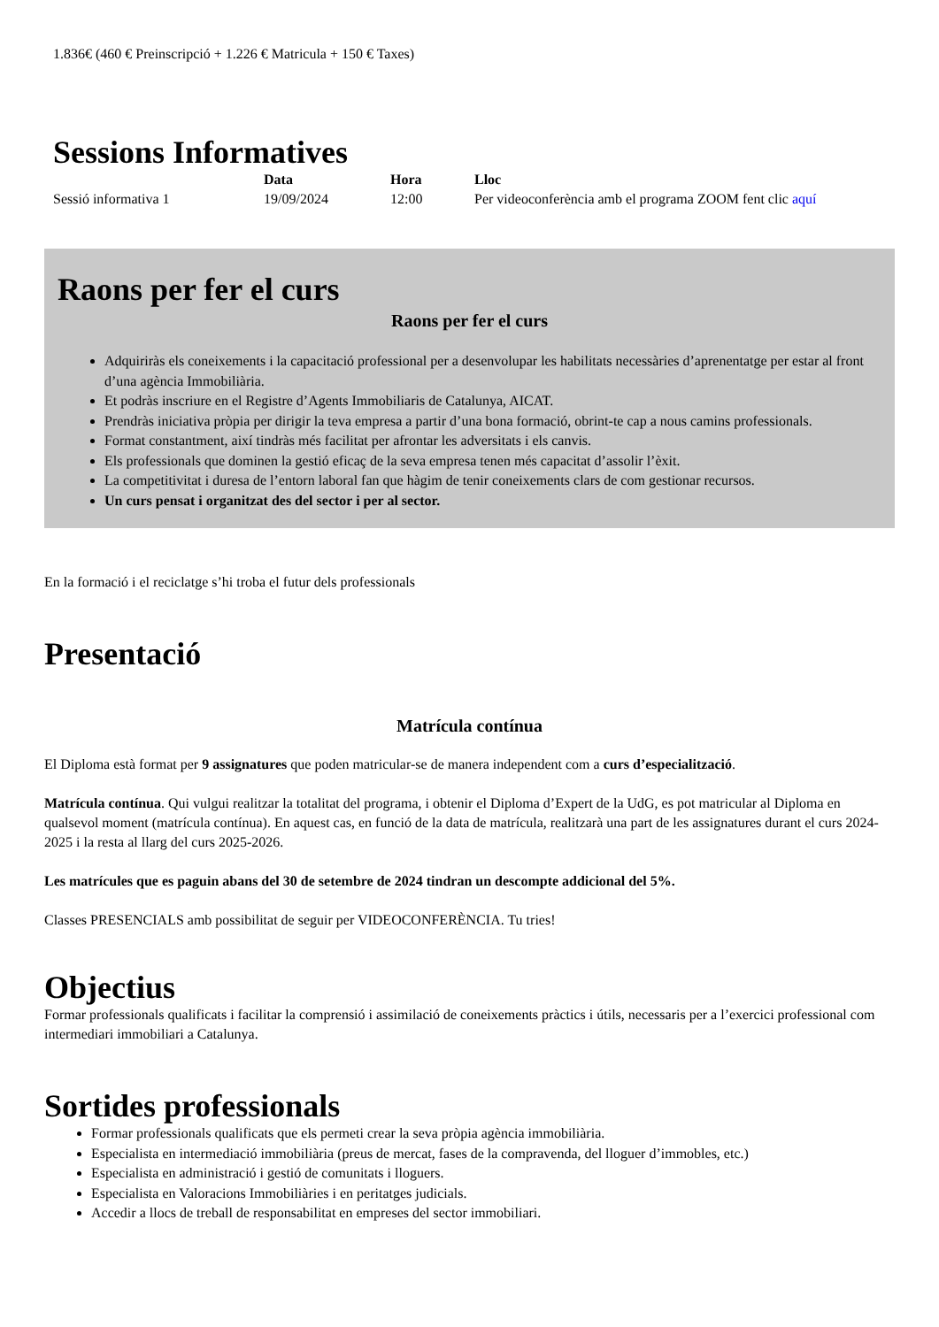1.836€ (460 € Preinscripció + 1.226 € Matricula + 150 € Taxes)
Sessions Informatives
| | Data | Hora | Lloc |
| --- | --- | --- | --- |
| Sessió informativa 1 | 19/09/2024 | 12:00 | Per videoconferència amb el programa ZOOM fent clic aquí |
Raons per fer el curs
Raons per fer el curs
Adquiriràs els coneixements i la capacitació professional per a desenvolupar les habilitats necessàries d’aprenentatge per estar al front d’una agència Immobiliària.
Et podràs inscriure en el Registre d’Agents Immobiliaris de Catalunya, AICAT.
Prendràs iniciativa pròpia per dirigir la teva empresa a partir d’una bona formació, obrint-te cap a nous camins professionals.
Format constantment, així tindràs més facilitat per afrontar les adversitats i els canvis.
Els professionals que dominen la gestió eficaç de la seva empresa tenen més capacitat d’assolir l’èxit.
La competitivitat i duresa de l’entorn laboral fan que hàgim de tenir coneixements clars de com gestionar recursos.
Un curs pensat i organitzat des del sector i per al sector.
En la formació i el reciclatge s’hi troba el futur dels professionals
Presentació
Matrícula contínua
El Diploma està format per 9 assignatures que poden matricular-se de manera independent com a curs d’especialització.
Matrícula contínua. Qui vulgui realitzar la totalitat del programa, i obtenir el Diploma d’Expert de la UdG, es pot matricular al Diploma en qualsevol moment (matrícula contínua). En aquest cas, en funció de la data de matrícula, realitzarà una part de les assignatures durant el curs 2024-2025 i la resta al llarg del curs 2025-2026.
Les matrícules que es paguin abans del 30 de setembre de 2024 tindran un descompte addicional del 5%.
Classes PRESENCIALS amb possibilitat de seguir per VIDEOCONFERÈNCIA. Tu tries!
Objectius
Formar professionals qualificats i facilitar la comprensió i assimilació de coneixements pràctics i útils, necessaris per a l’exercici professional com intermediari immobiliari a Catalunya.
Sortides professionals
Formar professionals qualificats que els permeti crear la seva pròpia agència immobiliària.
Especialista en intermediació immobiliària (preus de mercat, fases de la compravenda, del lloguer d’immobles, etc.)
Especialista en administració i gestió de comunitats i lloguers.
Especialista en Valoracions Immobiliàries i en peritatges judicials.
Accedir a llocs de treball de responsabilitat en empreses del sector immobiliari.